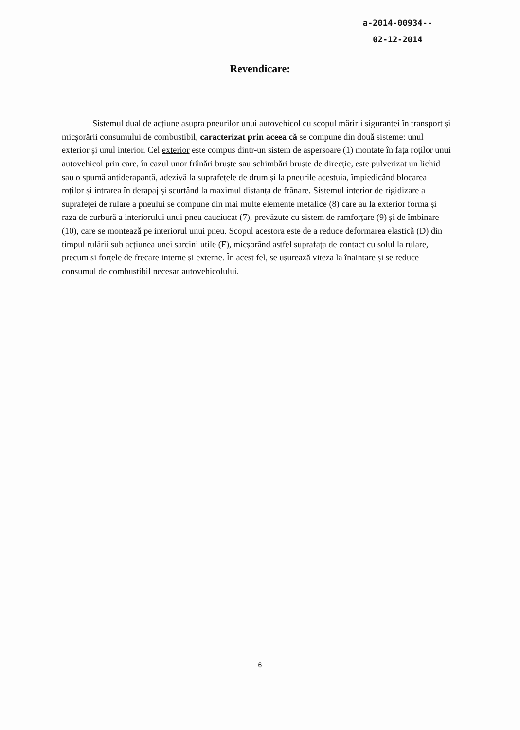a-2014-00934--
02-12-2014
Revendicare:
Sistemul dual de acțiune asupra pneurilor unui autovehicol cu scopul măririi sigurantei în transport și micșorării consumului de combustibil, caracterizat prin aceea că se compune din două sisteme: unul exterior și unul interior. Cel exterior este compus dintr-un sistem de aspersoare (1) montate în fața roților unui autovehicol prin care, în cazul unor frânări bruște sau schimbări bruște de direcție, este pulverizat un lichid sau o spumă antiderapantă, adezivă la suprafețele de drum și la pneurile acestuia, împiedicând blocarea roților și intrarea în derapaj și scurtând la maximul distanța de frânare. Sistemul interior de rigidizare a suprafeței de rulare a pneului se compune din mai multe elemente metalice (8) care au la exterior forma și raza de curbură a interiorului unui pneu cauciucat (7), prevăzute cu sistem de ramforțare (9) și de îmbinare (10), care se montează pe interiorul unui pneu. Scopul acestora este de a reduce deformarea elastică (D) din timpul rulării sub acțiunea unei sarcini utile (F), micșorând astfel suprafața de contact cu solul la rulare, precum si forțele de frecare interne și externe. În acest fel, se ușurează viteza la înaintare și se reduce consumul de combustibil necesar autovehicolului.
6